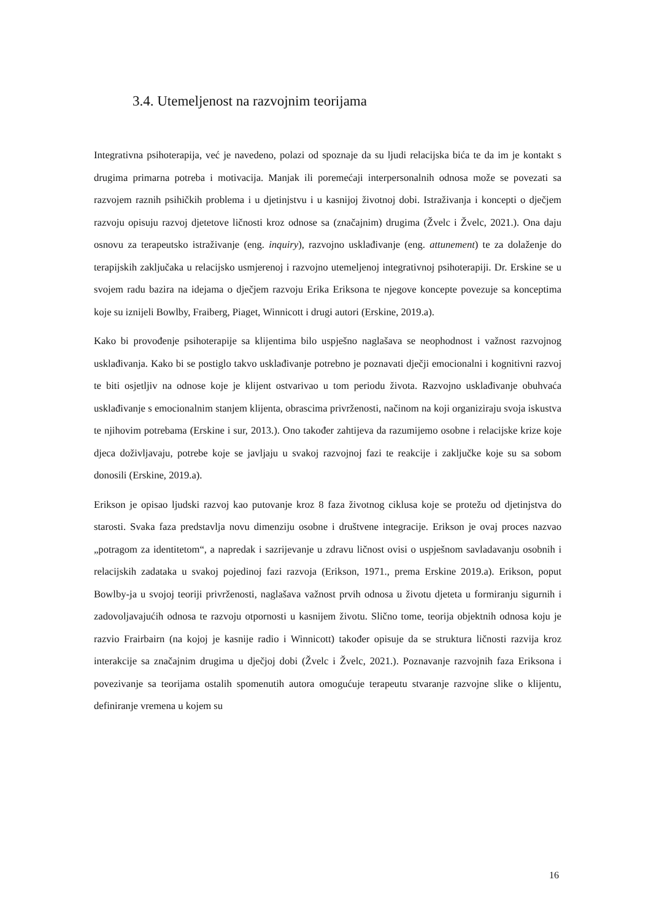3.4. Utemeljenost na razvojnim teorijama
Integrativna psihoterapija, već je navedeno, polazi od spoznaje da su ljudi relacijska bića te da im je kontakt s drugima primarna potreba i motivacija. Manjak ili poremećaji interpersonalnih odnosa može se povezati sa razvojem raznih psihičkih problema i u djetinjstvu i u kasnijoj životnoj dobi. Istraživanja i koncepti o dječjem razvoju opisuju razvoj djetetove ličnosti kroz odnose sa (značajnim) drugima (Žvelc i Žvelc, 2021.). Ona daju osnovu za terapeutsko istraživanje (eng. inquiry), razvojno usklađivanje (eng. attunement) te za dolaženje do terapijskih zaključaka u relacijsko usmjerenoj i razvojno utemeljenoj integrativnoj psihoterapiji. Dr. Erskine se u svojem radu bazira na idejama o dječjem razvoju Erika Eriksona te njegove koncepte povezuje sa konceptima koje su iznijeli Bowlby, Fraiberg, Piaget, Winnicott i drugi autori (Erskine, 2019.a).
Kako bi provođenje psihoterapije sa klijentima bilo uspješno naglašava se neophodnost i važnost razvojnog usklađivanja. Kako bi se postiglo takvo usklađivanje potrebno je poznavati dječji emocionalni i kognitivni razvoj te biti osjetljiv na odnose koje je klijent ostvarivao u tom periodu života. Razvojno usklađivanje obuhvaća usklađivanje s emocionalnim stanjem klijenta, obrascima privrženosti, načinom na koji organiziraju svoja iskustva te njihovim potrebama (Erskine i sur, 2013.). Ono također zahtijeva da razumijemo osobne i relacijske krize koje djeca doživljavaju, potrebe koje se javljaju u svakoj razvojnoj fazi te reakcije i zaključke koje su sa sobom donosili (Erskine, 2019.a).
Erikson je opisao ljudski razvoj kao putovanje kroz 8 faza životnog ciklusa koje se protežu od djetinjstva do starosti. Svaka faza predstavlja novu dimenziju osobne i društvene integracije. Erikson je ovaj proces nazvao „potragom za identitetom“, a napredak i sazrijevanje u zdravu ličnost ovisi o uspješnom savladavanju osobnih i relacijskih zadataka u svakoj pojedinoj fazi razvoja (Erikson, 1971., prema Erskine 2019.a). Erikson, poput Bowlby-ja u svojoj teoriji privrženosti, naglašava važnost prvih odnosa u životu djeteta u formiranju sigurnih i zadovoljavajućih odnosa te razvoju otpornosti u kasnijem životu. Slično tome, teorija objektnih odnosa koju je razvio Frairbairn (na kojoj je kasnije radio i Winnicott) također opisuje da se struktura ličnosti razvija kroz interakcije sa značajnim drugima u dječjoj dobi (Žvelc i Žvelc, 2021.). Poznavanje razvojnih faza Eriksona i povezivanje sa teorijama ostalih spomenutih autora omogućuje terapeutu stvaranje razvojne slike o klijentu, definiranje vremena u kojem su
16